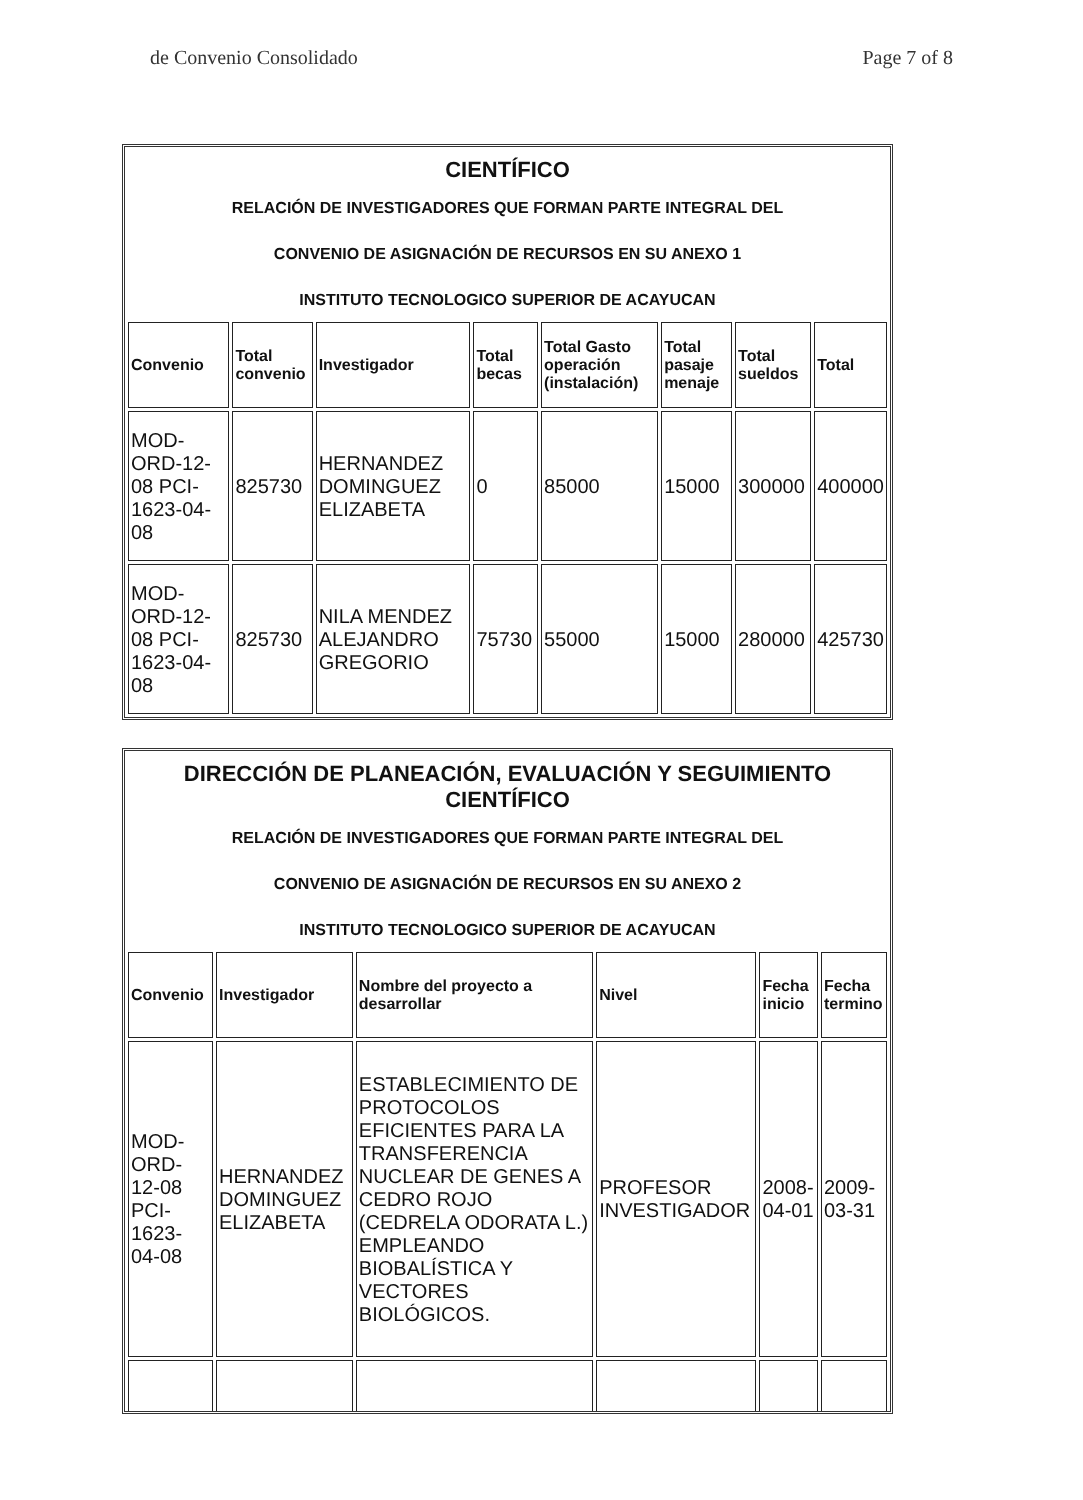de Convenio Consolidado Page 7 of 8
CIENTÍFICO
RELACIÓN DE INVESTIGADORES QUE FORMAN PARTE INTEGRAL DEL
CONVENIO DE ASIGNACIÓN DE RECURSOS EN SU ANEXO 1
INSTITUTO TECNOLOGICO SUPERIOR DE ACAYUCAN
| Convenio | Total convenio | Investigador | Total becas | Total Gasto operación (instalación) | Total pasaje menaje | Total sueldos | Total |
| --- | --- | --- | --- | --- | --- | --- | --- |
| MOD-ORD-12-08 PCI-1623-04-08 | 825730 | HERNANDEZ DOMINGUEZ ELIZABETA | 0 | 85000 | 15000 | 300000 | 400000 |
| MOD-ORD-12-08 PCI-1623-04-08 | 825730 | NILA MENDEZ ALEJANDRO GREGORIO | 75730 | 55000 | 15000 | 280000 | 425730 |
DIRECCIÓN DE PLANEACIÓN, EVALUACIÓN Y SEGUIMIENTO CIENTÍFICO
RELACIÓN DE INVESTIGADORES QUE FORMAN PARTE INTEGRAL DEL
CONVENIO DE ASIGNACIÓN DE RECURSOS EN SU ANEXO 2
INSTITUTO TECNOLOGICO SUPERIOR DE ACAYUCAN
| Convenio | Investigador | Nombre del proyecto a desarrollar | Nivel | Fecha inicio | Fecha termino |
| --- | --- | --- | --- | --- | --- |
| MOD-ORD-12-08 PCI-1623-04-08 | HERNANDEZ DOMINGUEZ ELIZABETA | ESTABLECIMIENTO DE PROTOCOLOS EFICIENTES PARA LA TRANSFERENCIA NUCLEAR DE GENES A CEDRO ROJO (CEDRELA ODORATA L.) EMPLEANDO BIOBALÍSTICA Y VECTORES BIOLÓGICOS. | PROFESOR INVESTIGADOR | 2008-04-01 | 2009-03-31 |